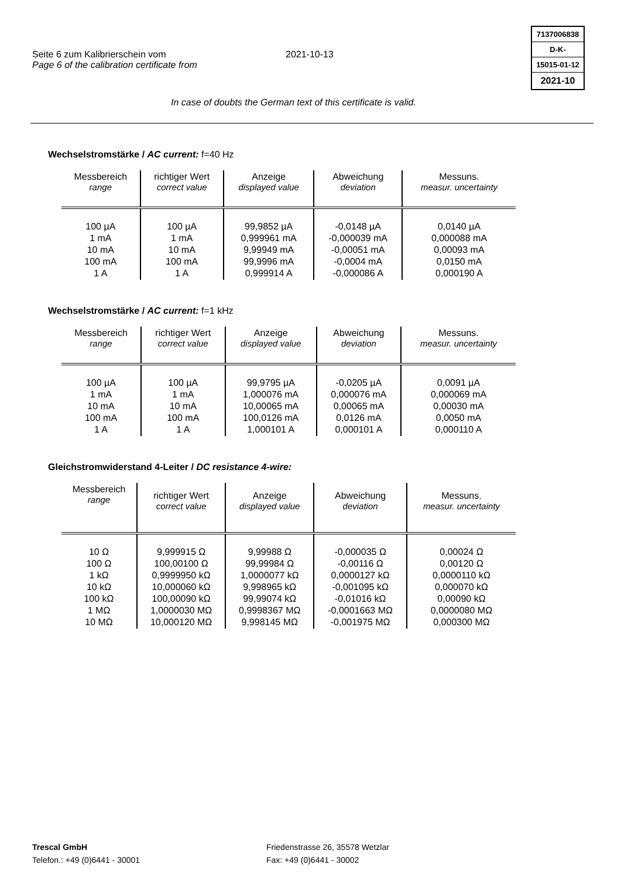Seite 6 zum Kalibrierschein vom
Page 6 of the calibration certificate from
2021-10-13
7137006838
D-K-
15015-01-12
2021-10
In case of doubts the German text of this certificate is valid.
Wechselstromstärke / AC current: f=40 Hz
| Messbereich range | richtiger Wert correct value | Anzeige displayed value | Abweichung deviation | Messuns. measur. uncertainty |
| --- | --- | --- | --- | --- |
| 100 µA 1 mA 10 mA 100 mA 1 A | 100 µA 1 mA 10 mA 100 mA 1 A | 99,9852 µA 0,999961 mA 9,99949 mA 99,9996 mA 0,999914 A | -0,0148 µA -0,000039 mA -0,00051 mA -0,0004 mA -0,000086 A | 0,0140 µA 0,000088 mA 0,00093 mA 0,0150 mA 0,000190 A |
Wechselstromstärke / AC current: f=1 kHz
| Messbereich range | richtiger Wert correct value | Anzeige displayed value | Abweichung deviation | Messuns. measur. uncertainty |
| --- | --- | --- | --- | --- |
| 100 µA 1 mA 10 mA 100 mA 1 A | 100 µA 1 mA 10 mA 100 mA 1 A | 99,9795 µA 1,000076 mA 10,00065 mA 100,0126 mA 1,000101 A | -0,0205 µA 0,000076 mA 0,00065 mA 0,0126 mA 0,000101 A | 0,0091 µA 0,000069 mA 0,00030 mA 0,0050 mA 0,000110 A |
Gleichstromwiderstand 4-Leiter / DC resistance 4-wire:
| Messbereich range | richtiger Wert correct value | Anzeige displayed value | Abweichung deviation | Messuns. measur. uncertainty |
| --- | --- | --- | --- | --- |
| 10 Ω 100 Ω 1 kΩ 10 kΩ 100 kΩ 1 MΩ 10 MΩ | 9,999915 Ω 100,00100 Ω 0,9999950 kΩ 10,000060 kΩ 100,00090 kΩ 1,0000030 MΩ 10,000120 MΩ | 9,99988 Ω 99,99984 Ω 1,0000077 kΩ 9,998965 kΩ 99,99074 kΩ 0,9998367 MΩ 9,998145 MΩ | -0,000035 Ω -0,00116 Ω 0,0000127 kΩ -0,001095 kΩ -0,01016 kΩ -0,0001663 MΩ -0,001975 MΩ | 0,00024 Ω 0,00120 Ω 0,0000110 kΩ 0,000070 kΩ 0,00090 kΩ 0,0000080 MΩ 0,000300 MΩ |
Trescal GmbH
Telefon.: +49 (0)6441 - 30001
Friedenstrasse 26, 35578 Wetzlar
Fax: +49 (0)6441 - 30002